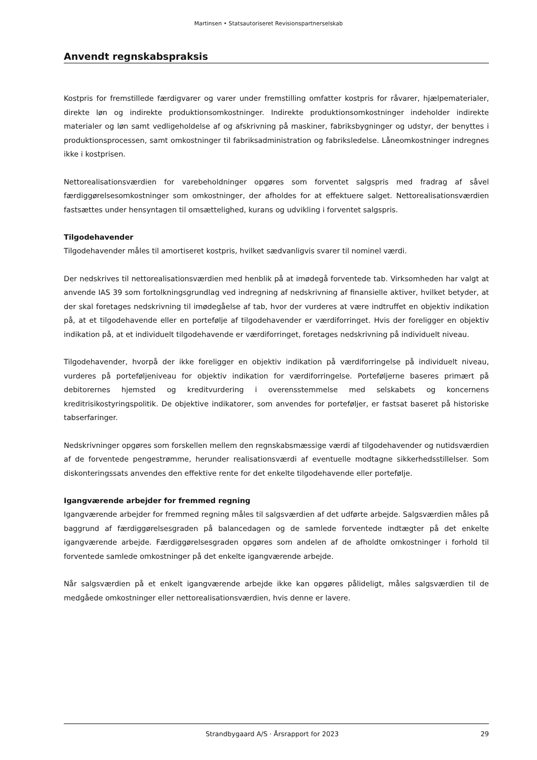Martinsen • Statsautoriseret Revisionspartnerselskab
Anvendt regnskabspraksis
Kostpris for fremstillede færdigvarer og varer under fremstilling omfatter kostpris for råvarer, hjælpematerialer, direkte løn og indirekte produktionsomkostninger. Indirekte produktionsomkostninger indeholder indirekte materialer og løn samt vedligeholdelse af og afskrivning på maskiner, fabriksbygninger og udstyr, der benyttes i produktionsprocessen, samt omkostninger til fabriksadministration og fabriksledelse. Låneomkostninger indregnes ikke i kostprisen.
Nettorealisationsværdien for varebeholdninger opgøres som forventet salgspris med fradrag af såvel færdiggørelsesomkostninger som omkostninger, der afholdes for at effektuere salget. Nettorealisationsværdien fastsættes under hensyntagen til omsættelighed, kurans og udvikling i forventet salgspris.
Tilgodehavender
Tilgodehavender måles til amortiseret kostpris, hvilket sædvanligvis svarer til nominel værdi.
Der nedskrives til nettorealisationsværdien med henblik på at imødegå forventede tab. Virksomheden har valgt at anvende IAS 39 som fortolkningsgrundlag ved indregning af nedskrivning af finansielle aktiver, hvilket betyder, at der skal foretages nedskrivning til imødegåelse af tab, hvor der vurderes at være indtruffet en objektiv indikation på, at et tilgodehavende eller en portefølje af tilgodehavender er værdiforringet. Hvis der foreligger en objektiv indikation på, at et individuelt tilgodehavende er værdiforringet, foretages nedskrivning på individuelt niveau.
Tilgodehavender, hvorpå der ikke foreligger en objektiv indikation på værdiforringelse på individuelt niveau, vurderes på porteføljeniveau for objektiv indikation for værdiforringelse. Porteføljerne baseres primært på debitorernes hjemsted og kreditvurdering i overensstemmelse med selskabets og koncernens kreditrisikostyringspolitik. De objektive indikatorer, som anvendes for porteføljer, er fastsat baseret på historiske tabserfaringer.
Nedskrivninger opgøres som forskellen mellem den regnskabsmæssige værdi af tilgodehavender og nutidsværdien af de forventede pengestrømme, herunder realisationsværdi af eventuelle modtagne sikkerhedsstillelser. Som diskonteringssats anvendes den effektive rente for det enkelte tilgodehavende eller portefølje.
Igangværende arbejder for fremmed regning
Igangværende arbejder for fremmed regning måles til salgsværdien af det udførte arbejde. Salgsværdien måles på baggrund af færdiggørelsesgraden på balancedagen og de samlede forventede indtægter på det enkelte igangværende arbejde. Færdiggørelsesgraden opgøres som andelen af de afholdte omkostninger i forhold til forventede samlede omkostninger på det enkelte igangværende arbejde.
Når salgsværdien på et enkelt igangværende arbejde ikke kan opgøres pålideligt, måles salgsværdien til de medgåede omkostninger eller nettorealisationsværdien, hvis denne er lavere.
Strandbygaard A/S · Årsrapport for 2023 29